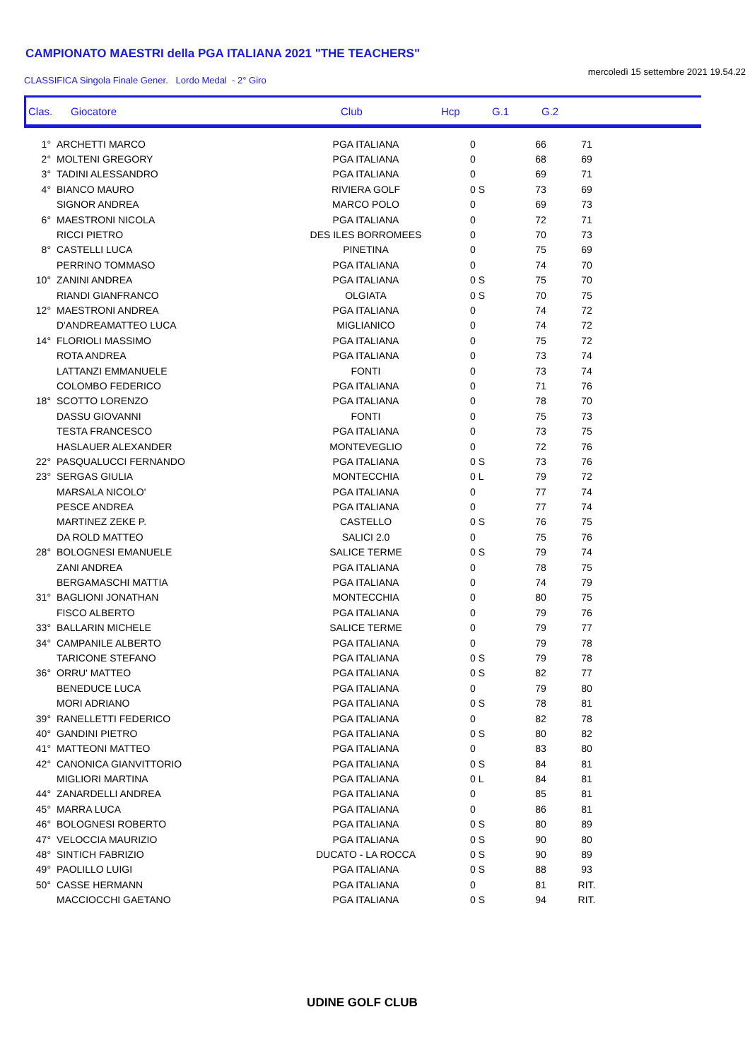CAMPIONATO MAESTRI della PGA ITALIANA 2021 "THE TEACHERS"
CLASSIFICA Singola Finale Gener. Lordo Medal - 2° Giro mercoledì 15 settembre 2021 19.54.22
| Clas. | Giocatore | Club | Hcp | G.1 | G.2 |
| --- | --- | --- | --- | --- | --- |
| 1° | ARCHETTI MARCO | PGA ITALIANA | 0 | 66 | 71 |
| 2° | MOLTENI GREGORY | PGA ITALIANA | 0 | 68 | 69 |
| 3° | TADINI ALESSANDRO | PGA ITALIANA | 0 | 69 | 71 |
| 4° | BIANCO MAURO | RIVIERA GOLF | 0 S | 73 | 69 |
| | SIGNOR ANDREA | MARCO POLO | 0 | 69 | 73 |
| 6° | MAESTRONI NICOLA | PGA ITALIANA | 0 | 72 | 71 |
| | RICCI PIETRO | DES ILES BORROMEES | 0 | 70 | 73 |
| 8° | CASTELLI LUCA | PINETINA | 0 | 75 | 69 |
| | PERRINO TOMMASO | PGA ITALIANA | 0 | 74 | 70 |
| 10° | ZANINI ANDREA | PGA ITALIANA | 0 S | 75 | 70 |
| | RIANDI GIANFRANCO | OLGIATA | 0 S | 70 | 75 |
| 12° | MAESTRONI ANDREA | PGA ITALIANA | 0 | 74 | 72 |
| | D'ANDREAMATTEO LUCA | MIGLIANICO | 0 | 74 | 72 |
| 14° | FLORIOLI MASSIMO | PGA ITALIANA | 0 | 75 | 72 |
| | ROTA ANDREA | PGA ITALIANA | 0 | 73 | 74 |
| | LATTANZI EMMANUELE | FONTI | 0 | 73 | 74 |
| | COLOMBO FEDERICO | PGA ITALIANA | 0 | 71 | 76 |
| 18° | SCOTTO LORENZO | PGA ITALIANA | 0 | 78 | 70 |
| | DASSU GIOVANNI | FONTI | 0 | 75 | 73 |
| | TESTA FRANCESCO | PGA ITALIANA | 0 | 73 | 75 |
| | HASLAUER ALEXANDER | MONTEVEGLIO | 0 | 72 | 76 |
| 22° | PASQUALUCCI FERNANDO | PGA ITALIANA | 0 S | 73 | 76 |
| 23° | SERGAS GIULIA | MONTECCHIA | 0 L | 79 | 72 |
| | MARSALA NICOLO' | PGA ITALIANA | 0 | 77 | 74 |
| | PESCE ANDREA | PGA ITALIANA | 0 | 77 | 74 |
| | MARTINEZ ZEKE P. | CASTELLO | 0 S | 76 | 75 |
| | DA ROLD MATTEO | SALICI 2.0 | 0 | 75 | 76 |
| 28° | BOLOGNESI EMANUELE | SALICE TERME | 0 S | 79 | 74 |
| | ZANI ANDREA | PGA ITALIANA | 0 | 78 | 75 |
| | BERGAMASCHI MATTIA | PGA ITALIANA | 0 | 74 | 79 |
| 31° | BAGLIONI JONATHAN | MONTECCHIA | 0 | 80 | 75 |
| | FISCO ALBERTO | PGA ITALIANA | 0 | 79 | 76 |
| 33° | BALLARIN MICHELE | SALICE TERME | 0 | 79 | 77 |
| 34° | CAMPANILE ALBERTO | PGA ITALIANA | 0 | 79 | 78 |
| | TARICONE STEFANO | PGA ITALIANA | 0 S | 79 | 78 |
| 36° | ORRU' MATTEO | PGA ITALIANA | 0 S | 82 | 77 |
| | BENEDUCE LUCA | PGA ITALIANA | 0 | 79 | 80 |
| | MORI ADRIANO | PGA ITALIANA | 0 S | 78 | 81 |
| 39° | RANELLETTI FEDERICO | PGA ITALIANA | 0 | 82 | 78 |
| 40° | GANDINI PIETRO | PGA ITALIANA | 0 S | 80 | 82 |
| 41° | MATTEONI MATTEO | PGA ITALIANA | 0 | 83 | 80 |
| 42° | CANONICA GIANVITTORIO | PGA ITALIANA | 0 S | 84 | 81 |
| | MIGLIORI MARTINA | PGA ITALIANA | 0 L | 84 | 81 |
| 44° | ZANARDELLI ANDREA | PGA ITALIANA | 0 | 85 | 81 |
| 45° | MARRA LUCA | PGA ITALIANA | 0 | 86 | 81 |
| 46° | BOLOGNESI ROBERTO | PGA ITALIANA | 0 S | 80 | 89 |
| 47° | VELOCCIA MAURIZIO | PGA ITALIANA | 0 S | 90 | 80 |
| 48° | SINTICH FABRIZIO | DUCATO - LA ROCCA | 0 S | 90 | 89 |
| 49° | PAOLILLO LUIGI | PGA ITALIANA | 0 S | 88 | 93 |
| 50° | CASSE HERMANN | PGA ITALIANA | 0 | 81 | RIT. |
| | MACCIOCCHI GAETANO | PGA ITALIANA | 0 S | 94 | RIT. |
UDINE GOLF CLUB